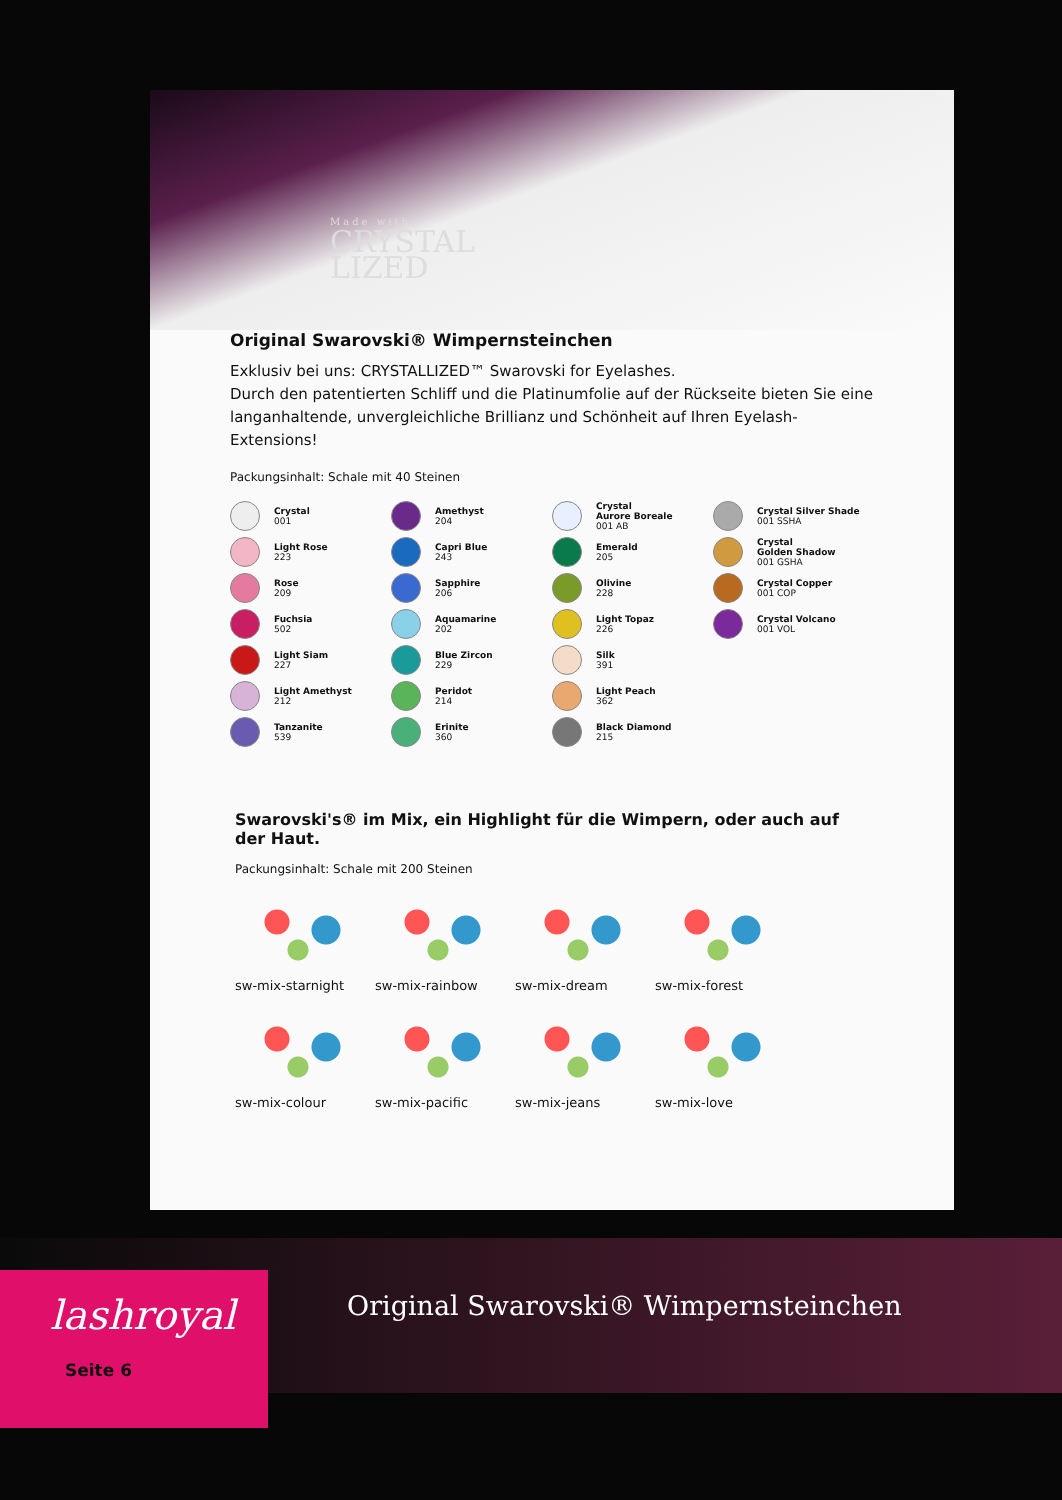Made with
CRYSTAL
LIZED
Original Swarovski® Wimpernsteinchen
Exklusiv bei uns: CRYSTALLIZED™ Swarovski for Eyelashes.
Durch den patentierten Schliff und die Platinumfolie auf der Rückseite bieten Sie eine langanhaltende, unvergleichliche Brillianz und Schönheit auf Ihren Eyelash-Extensions!
Packungsinhalt: Schale mit 40 Steinen
Crystal
001
Light Rose
223
Rose
209
Fuchsia
502
Light Siam
227
Light Amethyst
212
Tanzanite
539
Amethyst
204
Capri Blue
243
Sapphire
206
Aquamarine
202
Blue Zircon
229
Peridot
214
Erinite
360
Crystal
Aurore Boreale
001 AB
Emerald
205
Olivine
228
Light Topaz
226
Silk
391
Light Peach
362
Black Diamond
215
Crystal Silver Shade
001 SSHA
Crystal
Golden Shadow
001 GSHA
Crystal Copper
001 COP
Crystal Volcano
001 VOL
Swarovski's® im Mix, ein Highlight für die Wimpern, oder auch auf der Haut.
Packungsinhalt: Schale mit 200 Steinen
sw-mix-starnight
sw-mix-rainbow
sw-mix-dream
sw-mix-forest
sw-mix-colour
sw-mix-pacific
sw-mix-jeans
sw-mix-love
Original Swarovski® Wimpernsteinchen
lashroyal
Seite 6